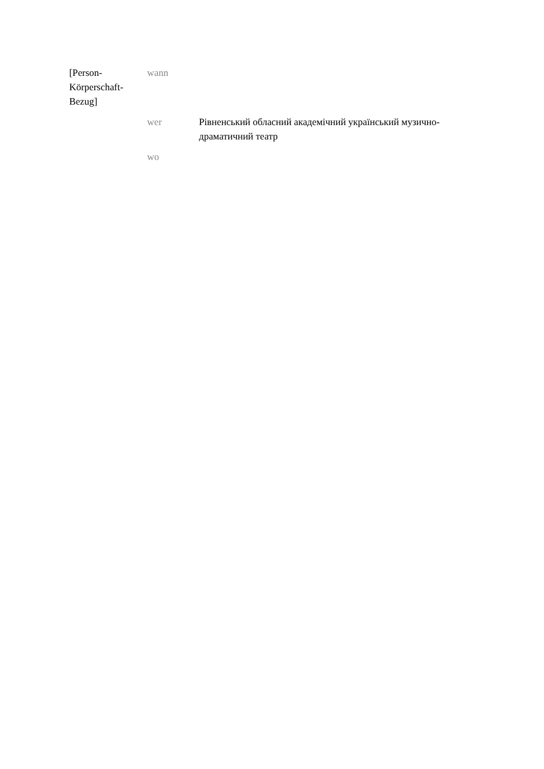| [Person- Körperschaft- Bezug] | wann | |
| | wer | Рівненський обласний академічний український музично-драматичний театр |
| | wo | |